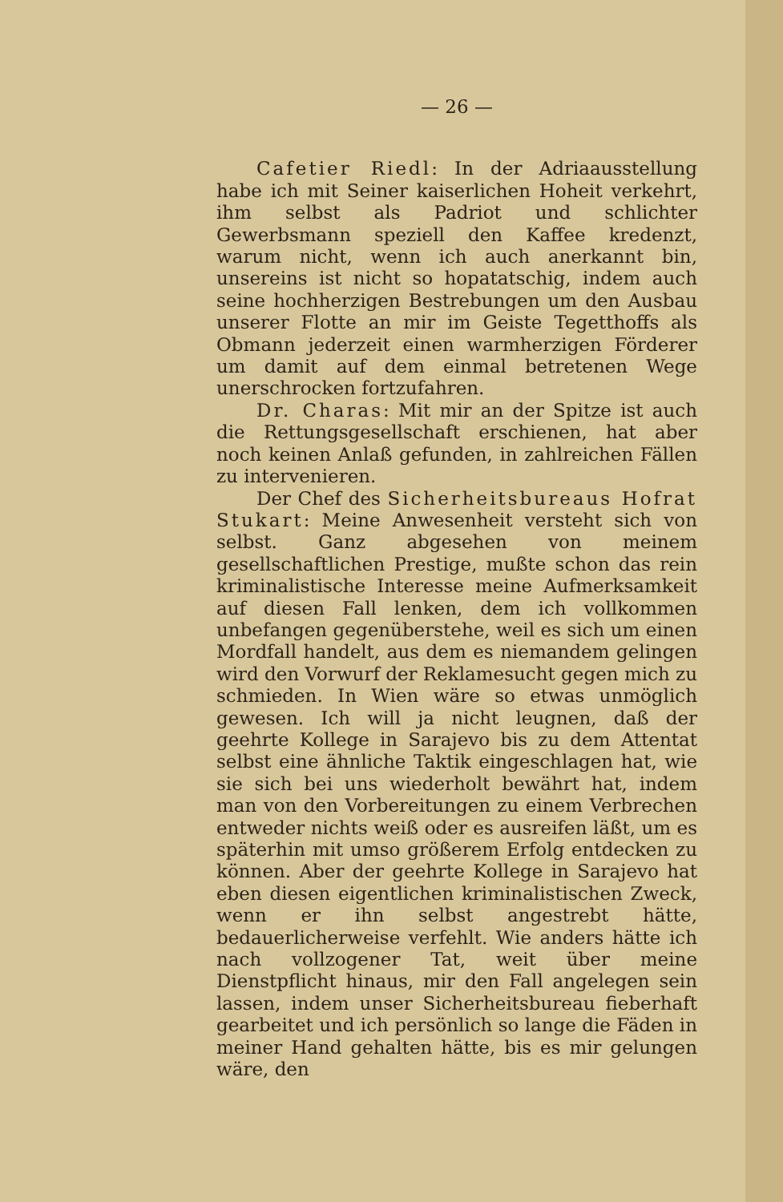— 26 —
Cafetier Riedl: In der Adriaausstellung habe ich mit Seiner kaiserlichen Hoheit verkehrt, ihm selbst als Padriot und schlichter Gewerbsmann speziell den Kaffee kredenzt, warum nicht, wenn ich auch anerkannt bin, unsereins ist nicht so hopatatschig, indem auch seine hochherzigen Bestrebungen um den Ausbau unserer Flotte an mir im Geiste Tegetthoffs als Obmann jederzeit einen warmherzigen Förderer um damit auf dem einmal betretenen Wege unerschrocken fortzufahren.
Dr. Charas: Mit mir an der Spitze ist auch die Rettungsgesellschaft erschienen, hat aber noch keinen Anlaß gefunden, in zahlreichen Fällen zu intervenieren.
Der Chef des Sicherheitsbureaus Hofrat Stukart: Meine Anwesenheit versteht sich von selbst. Ganz abgesehen von meinem gesellschaftlichen Prestige, mußte schon das rein kriminalistische Interesse meine Aufmerksamkeit auf diesen Fall lenken, dem ich vollkommen unbefangen gegenüberstehe, weil es sich um einen Mordfall handelt, aus dem es niemandem gelingen wird den Vorwurf der Reklamesucht gegen mich zu schmieden. In Wien wäre so etwas unmöglich gewesen. Ich will ja nicht leugnen, daß der geehrte Kollege in Sarajevo bis zu dem Attentat selbst eine ähnliche Taktik eingeschlagen hat, wie sie sich bei uns wiederholt bewährt hat, indem man von den Vorbereitungen zu einem Verbrechen entweder nichts weiß oder es ausreifen läßt, um es späterhin mit umso größerem Erfolg entdecken zu können. Aber der geehrte Kollege in Sarajevo hat eben diesen eigentlichen kriminalistischen Zweck, wenn er ihn selbst angestrebt hätte, bedauerlicherweise verfehlt. Wie anders hätte ich nach vollzogener Tat, weit über meine Dienstpflicht hinaus, mir den Fall angelegen sein lassen, indem unser Sicherheitsbureau fieberhaft gearbeitet und ich persönlich so lange die Fäden in meiner Hand gehalten hätte, bis es mir gelungen wäre, den